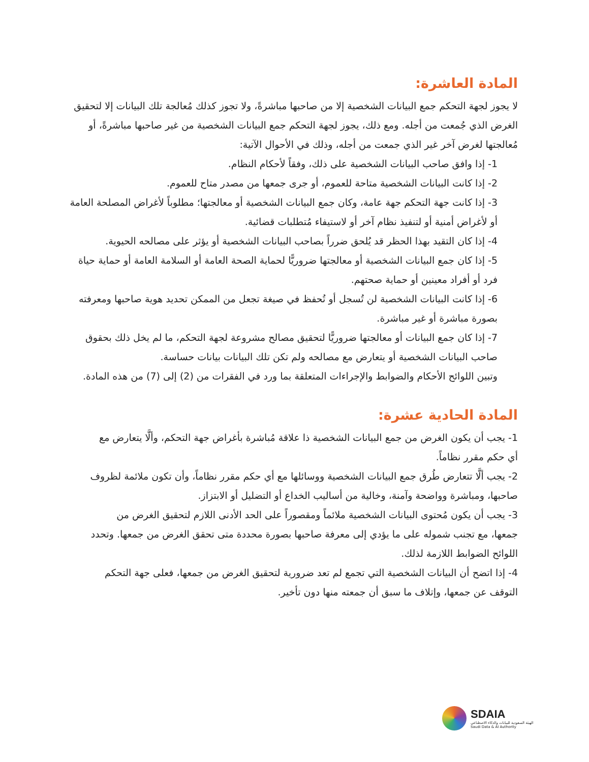المادة العاشرة:
لا يجوز لجهة التحكم جمع البيانات الشخصية إلا من صاحبها مباشرةً، ولا تجوز كذلك مُعالجة تلك البيانات إلا لتحقيق الغرض الذي جُمعت من أجله. ومع ذلك، يجوز لجهة التحكم جمع البيانات الشخصية من غير صاحبها مباشرةً، أو مُعالجتها لغرض آخر غير الذي جمعت من أجله، وذلك في الأحوال الآتية:
1- إذا وافق صاحب البيانات الشخصية على ذلك، وفقاً لأحكام النظام.
2- إذا كانت البيانات الشخصية متاحة للعموم، أو جرى جمعها من مصدر متاح للعموم.
3- إذا كانت جهة التحكم جهة عامة، وكان جمع البيانات الشخصية أو معالجتها؛ مطلوباً لأغراض المصلحة العامة أو لأغراض أمنية أو لتنفيذ نظام آخر أو لاستيفاء مُتطلبات قضائية.
4- إذا كان التقيد بهذا الحظر قد يُلحق ضرراً بصاحب البيانات الشخصية أو يؤثر على مصالحه الحيوية.
5- إذا كان جمع البيانات الشخصية أو معالجتها ضروريًّا لحماية الصحة العامة أو السلامة العامة أو حماية حياة فرد أو أفراد معينين أو حماية صحتهم.
6- إذا كانت البيانات الشخصية لن تُسجل أو تُحفظ في صيغة تجعل من الممكن تحديد هوية صاحبها ومعرفته بصورة مباشرة أو غير مباشرة.
7- إذا كان جمع البيانات أو معالجتها ضروريًّا لتحقيق مصالح مشروعة لجهة التحكم، ما لم يخل ذلك بحقوق صاحب البيانات الشخصية أو يتعارض مع مصالحه ولم تكن تلك البيانات بيانات حساسة.
وتبين اللوائح الأحكام والضوابط والإجراءات المتعلقة بما ورد في الفقرات من (2) إلى (7) من هذه المادة.
المادة الحادية عشرة:
1- يجب أن يكون الغرض من جمع البيانات الشخصية ذا علاقة مُباشرة بأغراض جهة التحكم، وألَّا يتعارض مع أي حكم مقرر نظاماً.
2- يجب ألَّا تتعارض طُرق جمع البيانات الشخصية ووسائلها مع أي حكم مقرر نظاماً، وأن تكون ملائمة لظروف صاحبها، ومباشرة وواضحة وآمنة، وخالية من أساليب الخداع أو التضليل أو الابتزاز.
3- يجب أن يكون مُحتوى البيانات الشخصية ملائماً ومقصوراً على الحد الأدنى اللازم لتحقيق الغرض من جمعها، مع تجنب شموله على ما يؤدي إلى معرفة صاحبها بصورة محددة متى تحقق الغرض من جمعها. وتحدد اللوائح الضوابط اللازمة لذلك.
4- إذا اتضح أن البيانات الشخصية التي تجمع لم تعد ضرورية لتحقيق الغرض من جمعها، فعلى جهة التحكم التوقف عن جمعها، وإتلاف ما سبق أن جمعته منها دون تأخير.
SDAIA
الهيئة السعودية للبيانات والذكاء الاصطناعي
Saudi Data & AI Authority